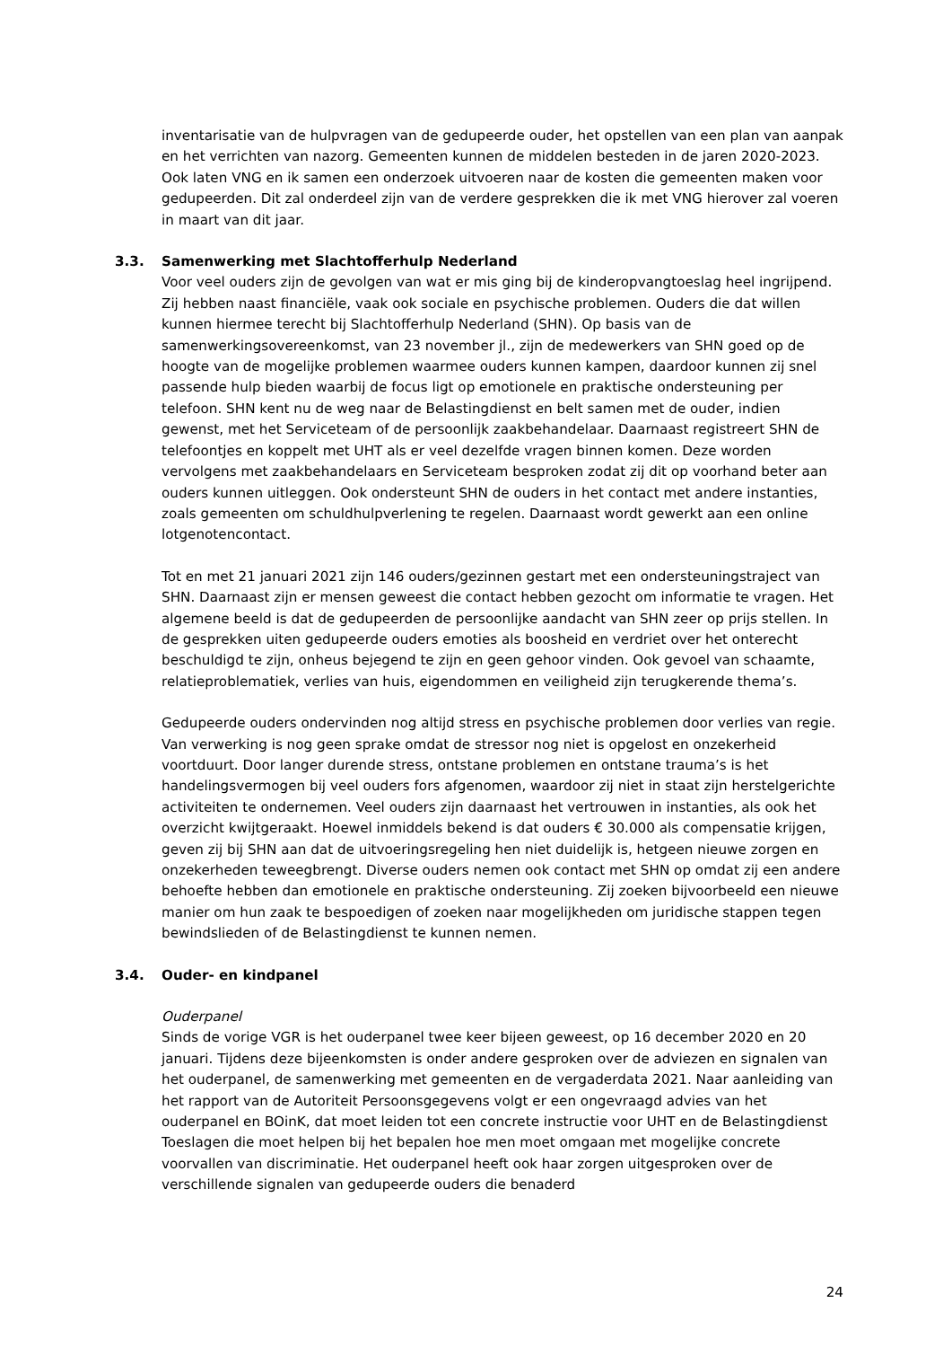inventarisatie van de hulpvragen van de gedupeerde ouder, het opstellen van een plan van aanpak en het verrichten van nazorg. Gemeenten kunnen de middelen besteden in de jaren 2020-2023. Ook laten VNG en ik samen een onderzoek uitvoeren naar de kosten die gemeenten maken voor gedupeerden. Dit zal onderdeel zijn van de verdere gesprekken die ik met VNG hierover zal voeren in maart van dit jaar.
3.3. Samenwerking met Slachtofferhulp Nederland
Voor veel ouders zijn de gevolgen van wat er mis ging bij de kinderopvangtoeslag heel ingrijpend. Zij hebben naast financiële, vaak ook sociale en psychische problemen. Ouders die dat willen kunnen hiermee terecht bij Slachtofferhulp Nederland (SHN). Op basis van de samenwerkingsovereenkomst, van 23 november jl., zijn de medewerkers van SHN goed op de hoogte van de mogelijke problemen waarmee ouders kunnen kampen, daardoor kunnen zij snel passende hulp bieden waarbij de focus ligt op emotionele en praktische ondersteuning per telefoon. SHN kent nu de weg naar de Belastingdienst en belt samen met de ouder, indien gewenst, met het Serviceteam of de persoonlijk zaakbehandelaar. Daarnaast registreert SHN de telefoontjes en koppelt met UHT als er veel dezelfde vragen binnen komen. Deze worden vervolgens met zaakbehandelaars en Serviceteam besproken zodat zij dit op voorhand beter aan ouders kunnen uitleggen. Ook ondersteunt SHN de ouders in het contact met andere instanties, zoals gemeenten om schuldhulpverlening te regelen. Daarnaast wordt gewerkt aan een online lotgenotencontact.
Tot en met 21 januari 2021 zijn 146 ouders/gezinnen gestart met een ondersteuningstraject van SHN. Daarnaast zijn er mensen geweest die contact hebben gezocht om informatie te vragen. Het algemene beeld is dat de gedupeerden de persoonlijke aandacht van SHN zeer op prijs stellen. In de gesprekken uiten gedupeerde ouders emoties als boosheid en verdriet over het onterecht beschuldigd te zijn, onheus bejegend te zijn en geen gehoor vinden. Ook gevoel van schaamte, relatieproblematiek, verlies van huis, eigendommen en veiligheid zijn terugkerende thema’s.
Gedupeerde ouders ondervinden nog altijd stress en psychische problemen door verlies van regie. Van verwerking is nog geen sprake omdat de stressor nog niet is opgelost en onzekerheid voortduurt. Door langer durende stress, ontstane problemen en ontstane trauma’s is het handelingsvermogen bij veel ouders fors afgenomen, waardoor zij niet in staat zijn herstelgerichte activiteiten te ondernemen. Veel ouders zijn daarnaast het vertrouwen in instanties, als ook het overzicht kwijtgeraakt. Hoewel inmiddels bekend is dat ouders € 30.000 als compensatie krijgen, geven zij bij SHN aan dat de uitvoeringsregeling hen niet duidelijk is, hetgeen nieuwe zorgen en onzekerheden teweegbrengt. Diverse ouders nemen ook contact met SHN op omdat zij een andere behoefte hebben dan emotionele en praktische ondersteuning. Zij zoeken bijvoorbeeld een nieuwe manier om hun zaak te bespoedigen of zoeken naar mogelijkheden om juridische stappen tegen bewindslieden of de Belastingdienst te kunnen nemen.
3.4. Ouder- en kindpanel
Ouderpanel
Sinds de vorige VGR is het ouderpanel twee keer bijeen geweest, op 16 december 2020 en 20 januari. Tijdens deze bijeenkomsten is onder andere gesproken over de adviezen en signalen van het ouderpanel, de samenwerking met gemeenten en de vergaderdata 2021. Naar aanleiding van het rapport van de Autoriteit Persoonsgegevens volgt er een ongevraagd advies van het ouderpanel en BOinK, dat moet leiden tot een concrete instructie voor UHT en de Belastingdienst Toeslagen die moet helpen bij het bepalen hoe men moet omgaan met mogelijke concrete voorvallen van discriminatie. Het ouderpanel heeft ook haar zorgen uitgesproken over de verschillende signalen van gedupeerde ouders die benaderd
24